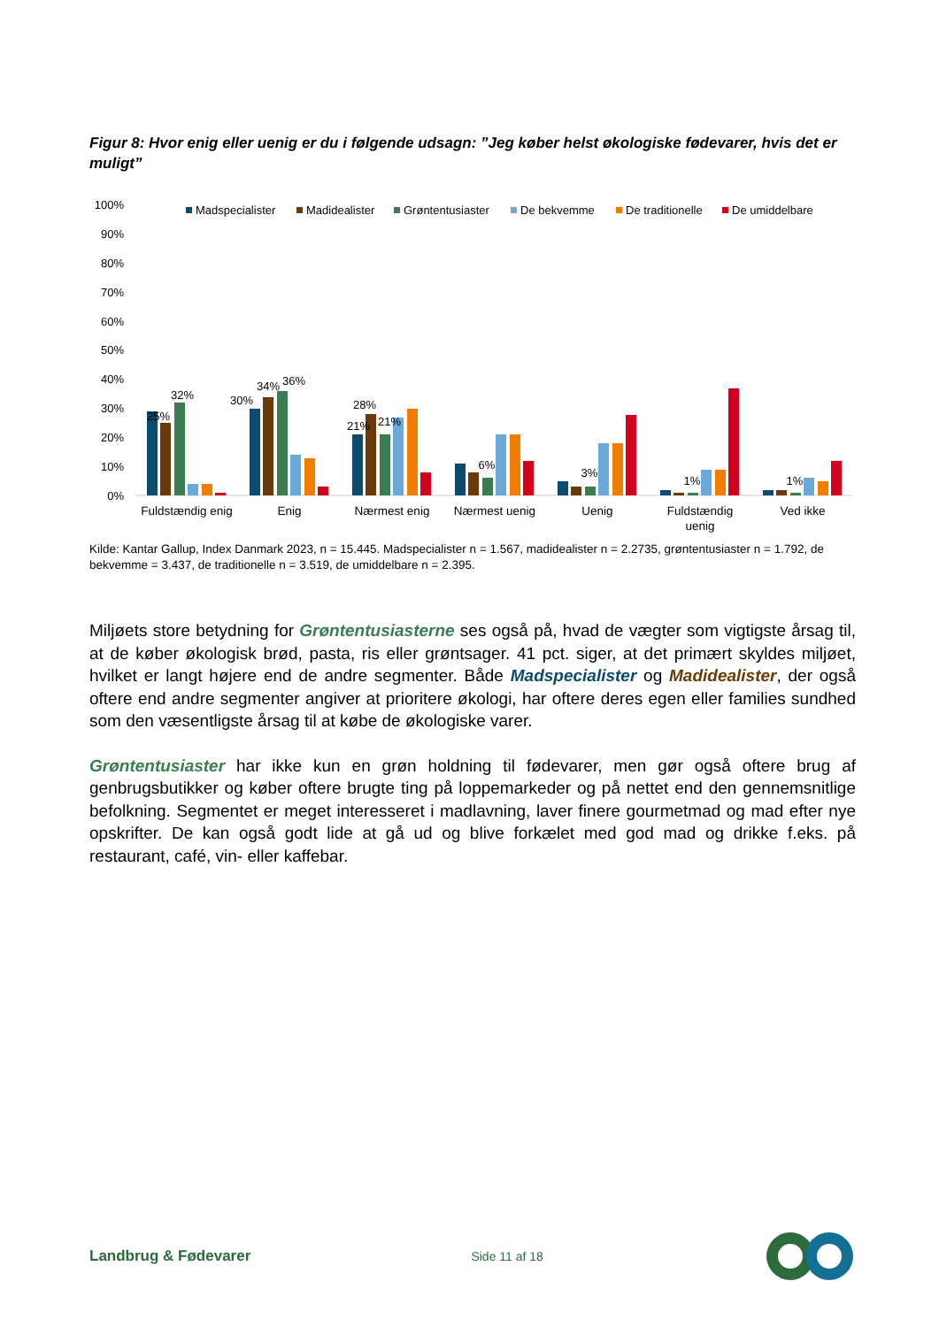Figur 8: Hvor enig eller uenig er du i følgende udsagn: ”Jeg køber helst økologiske fødevarer, hvis det er muligt”
100%
90%
80%
70%
60%
50%
40%
30%
20%
10%
0%
Madspecialister
Madidealister
Grøntentusiaster
De bekvemme
De traditionelle
De umiddelbare
25%
32%
30%
34%
36%
21%
28%
21%
6%
3%
1%
1%
Fuldstændig enig
Enig
Nærmest enig
Nærmest uenig
Uenig
Fuldstændig
uenig
Ved ikke
Kilde: Kantar Gallup, Index Danmark 2023, n = 15.445. Madspecialister n = 1.567, madidealister n = 2.2735, grøntentusiaster n = 1.792, de bekvemme = 3.437, de traditionelle n = 3.519, de umiddelbare n = 2.395.
Miljøets store betydning for Grøntentusiasterne ses også på, hvad de vægter som vigtigste årsag til, at de køber økologisk brød, pasta, ris eller grøntsager. 41 pct. siger, at det primært skyldes miljøet, hvilket er langt højere end de andre segmenter. Både Madspecialister og Madidealister, der også oftere end andre segmenter angiver at prioritere økologi, har oftere deres egen eller families sundhed som den væsentligste årsag til at købe de økologiske varer.
Grøntentusiaster har ikke kun en grøn holdning til fødevarer, men gør også oftere brug af genbrugsbutikker og køber oftere brugte ting på loppemarkeder og på nettet end den gennemsnitlige befolkning. Segmentet er meget interesseret i madlavning, laver finere gourmetmad og mad efter nye opskrifter. De kan også godt lide at gå ud og blive forkælet med god mad og drikke f.eks. på restaurant, café, vin- eller kaffebar.
Landbrug & Fødevarer Side 11 af 18